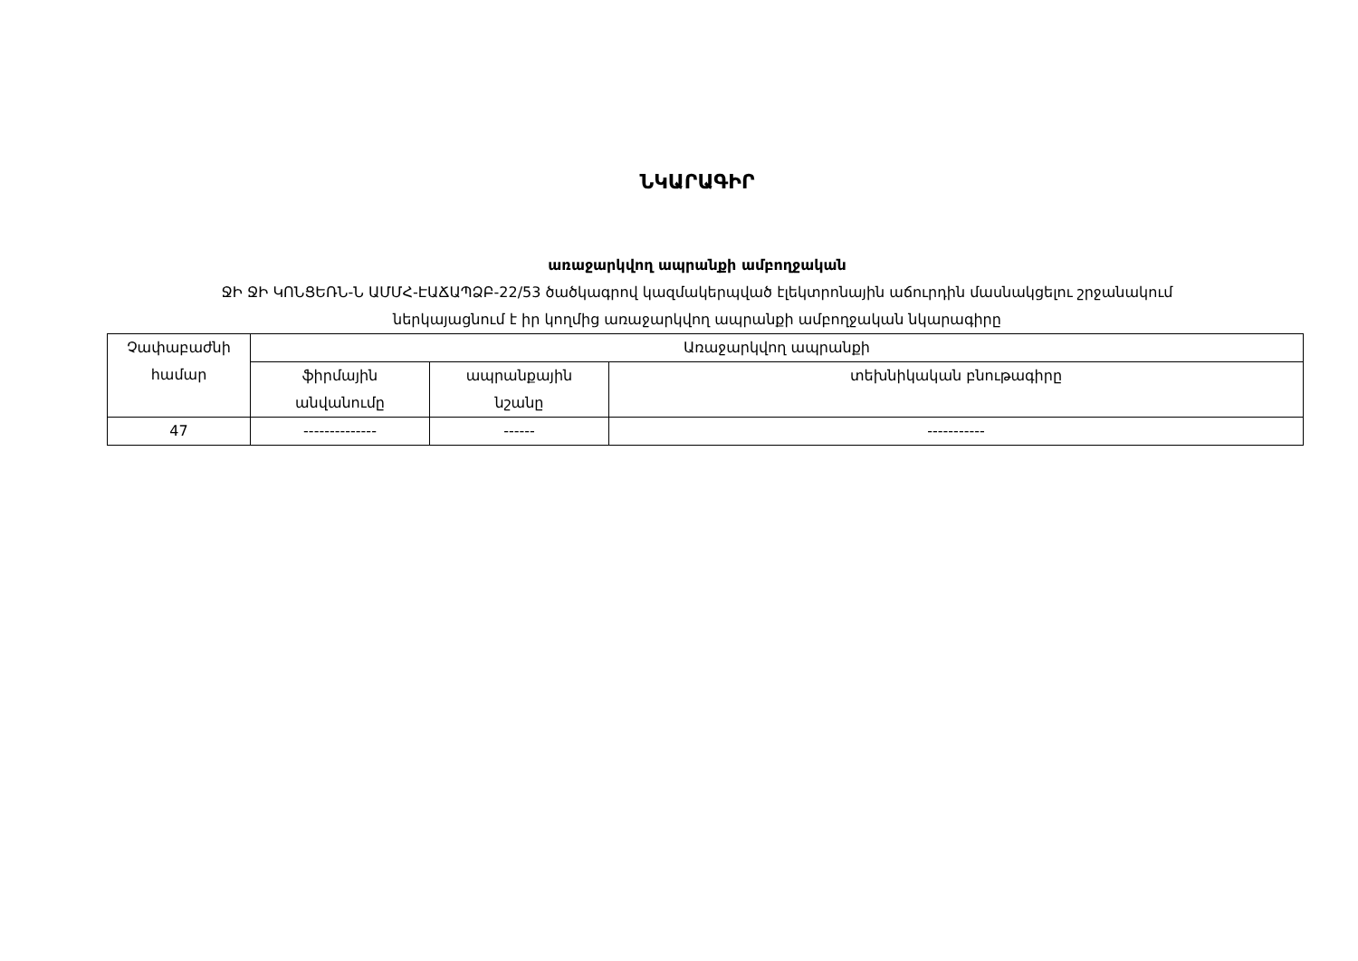ՆԿԱՐԱԳԻՐ
առաջարկվող ապրանքի ամբողջական
ՋԻ ՋԻ ԿՈՆՑԵՌՆ-Ն ԱՄՄՀ-ԷԱՃԱՊՁԲ-22/53 ծածկագրով կազմակերպված էլեկտրոնային աճուրդին մասնակցելու շրջանակում
ներկայացնում է իր կողմից առաջարկվող ապրանքի ամբողջական նկարագիրը
| Չափաբաժնի համար | Առաջարկվող ապրանքի | | |
| --- | --- | --- | --- |
| | ֆիրմային անվանումը | ապրանքային նշանը | տեխնիկական բնութագիրը |
| 47 | -------------- | ------ | ----------- |